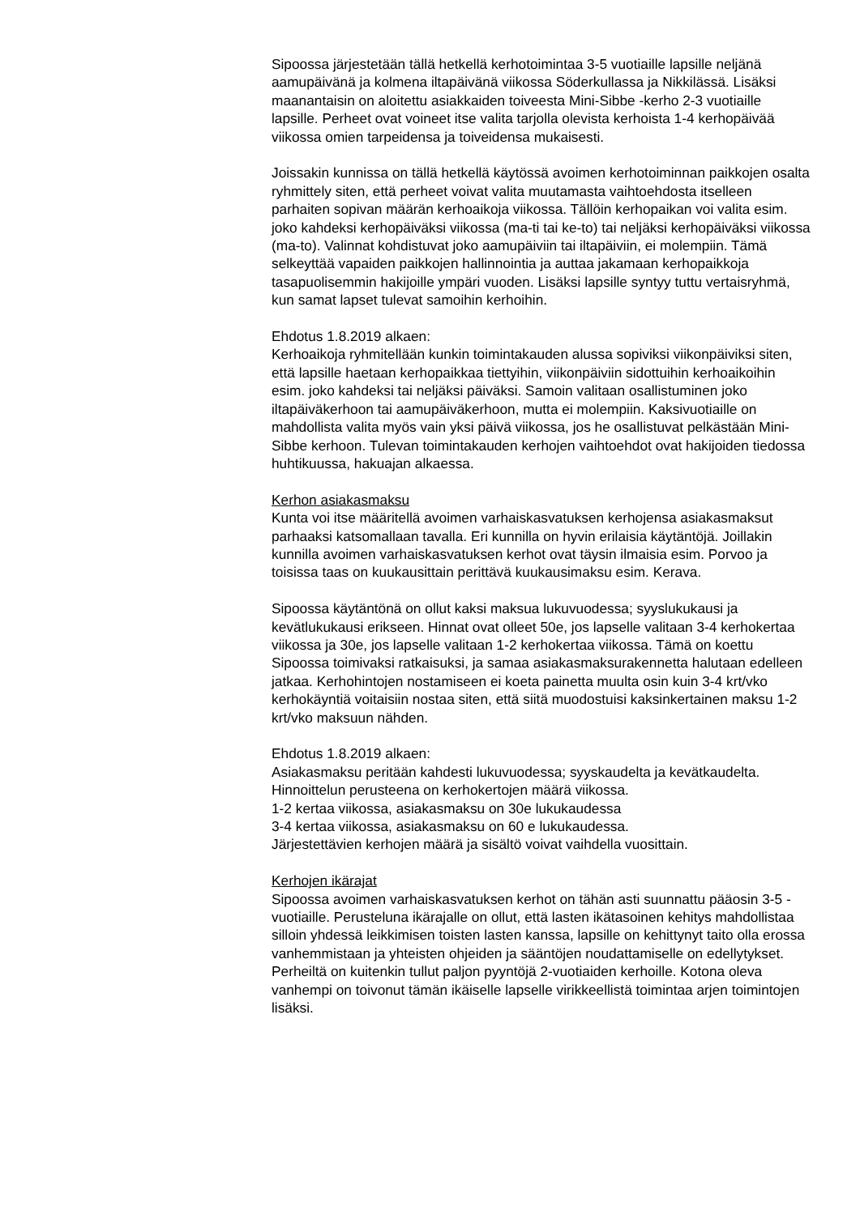Sipoossa järjestetään tällä hetkellä kerhotoimintaa 3-5 vuotiaille lapsille neljänä aamupäivänä ja kolmena iltapäivänä viikossa Söderkullassa ja Nikkilässä. Lisäksi maanantaisin on aloitettu asiakkaiden toiveesta Mini-Sibbe -kerho 2-3 vuotiaille lapsille. Perheet ovat voineet itse valita tarjolla olevista kerhoista 1-4 kerhopäivää viikossa omien tarpeidensa ja toiveidensa mukaisesti.
Joissakin kunnissa on tällä hetkellä käytössä avoimen kerhotoiminnan paikkojen osalta ryhmittely siten, että perheet voivat valita muutamasta vaihtoehdosta itselleen parhaiten sopivan määrän kerhoaikoja viikossa. Tällöin kerhopaikan voi valita esim. joko kahdeksi kerhopäiväksi viikossa (ma-ti tai ke-to) tai neljäksi kerhopäiväksi viikossa (ma-to). Valinnat kohdistuvat joko aamupäiviin tai iltapäiviin, ei molempiin. Tämä selkeyttää vapaiden paikkojen hallinnointia ja auttaa jakamaan kerhopaikkoja tasapuolisemmin hakijoille ympäri vuoden. Lisäksi lapsille syntyy tuttu vertaisryhmä, kun samat lapset tulevat samoihin kerhoihin.
Ehdotus 1.8.2019 alkaen:
Kerhoaikoja ryhmitellään kunkin toimintakauden alussa sopiviksi viikonpäiviksi siten, että lapsille haetaan kerhopaikkaa tiettyihin, viikonpäiviin sidottuihin kerhoaikoihin esim. joko kahdeksi tai neljäksi päiväksi. Samoin valitaan osallistuminen joko iltapäiväkerhoon tai aamupäiväkerhoon, mutta ei molempiin. Kaksivuotiaille on mahdollista valita myös vain yksi päivä viikossa, jos he osallistuvat pelkästään Mini-Sibbe kerhoon. Tulevan toimintakauden kerhojen vaihtoehdot ovat hakijoiden tiedossa huhtikuussa, hakuajan alkaessa.
Kerhon asiakasmaksu
Kunta voi itse määritellä avoimen varhaiskasvatuksen kerhojensa asiakasmaksut parhaaksi katsomallaan tavalla. Eri kunnilla on hyvin erilaisia käytäntöjä. Joillakin kunnilla avoimen varhaiskasvatuksen kerhot ovat täysin ilmaisia esim. Porvoo ja toisissa taas on kuukausittain perittävä kuukausimaksu esim. Kerava.
Sipoossa käytäntönä on ollut kaksi maksua lukuvuodessa; syyslukukausi ja kevätlukukausi erikseen. Hinnat ovat olleet 50e, jos lapselle valitaan 3-4 kerhokertaa viikossa ja 30e, jos lapselle valitaan 1-2 kerhokertaa viikossa. Tämä on koettu Sipoossa toimivaksi ratkaisuksi, ja samaa asiakasmaksurakennetta halutaan edelleen jatkaa. Kerhohintojen nostamiseen ei koeta painetta muulta osin kuin 3-4 krt/vko kerhokäyntiä voitaisiin nostaa siten, että siitä muodostuisi kaksinkertainen maksu 1-2 krt/vko maksuun nähden.
Ehdotus 1.8.2019 alkaen:
Asiakasmaksu peritään kahdesti lukuvuodessa; syyskaudelta ja kevätkaudelta. Hinnoittelun perusteena on kerhokertojen määrä viikossa.
1-2 kertaa viikossa, asiakasmaksu on 30e lukukaudessa
3-4 kertaa viikossa, asiakasmaksu on 60 e lukukaudessa.
Järjestettävien kerhojen määrä ja sisältö voivat vaihdella vuosittain.
Kerhojen ikärajat
Sipoossa avoimen varhaiskasvatuksen kerhot on tähän asti suunnattu pääosin 3-5 -vuotiaille. Perusteluna ikärajalle on ollut, että lasten ikätasoinen kehitys mahdollistaa silloin yhdessä leikkimisen toisten lasten kanssa, lapsille on kehittynyt taito olla erossa vanhemmistaan ja yhteisten ohjeiden ja sääntöjen noudattamiselle on edellytykset. Perheiltä on kuitenkin tullut paljon pyyntöjä 2-vuotiaiden kerhoille. Kotona oleva vanhempi on toivonut tämän ikäiselle lapselle virikkeellistä toimintaa arjen toimintojen lisäksi.